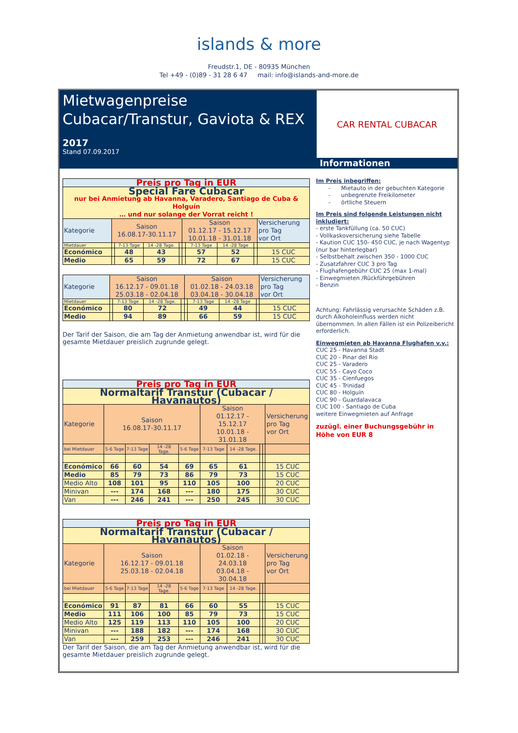islands & more
Freudstr.1, DE - 80935 München
Tel +49 - (0)89 - 31 28 6 47 mail: info@islands-and-more.de
Mietwagenpreise Cubacar/Transtur, Gaviota & REX
2017
Stand 07.09.2017
CAR RENTAL CUBACAR
Informationen
| Preis pro Tag in EUR | | | | | | | | | |
| Special Fare Cubacar nur bei Anmietung ab Havanna, Varadero, Santiago de Cuba & Holguín … und nur solange der Vorrat reicht ! | | | | | | | | | |
| Kategorie | Saison 16.08.17-30.11.17 | | | | Saison 01.12.17 - 15.12.17 10.01.18 - 31.01.18 | | | | Versicherung pro Tag vor Ort |
| Mietdauer | | 7-13 Tage | 14 -28 Tage. | | | 7-13 Tage | 14 -28 Tage | | |
| Económico | | 48 | 43 | | | 57 | 52 | | 15 CUC |
| Medio | | 65 | 59 | | | 72 | 67 | | 15 CUC |
| Kategorie | Saison 16.12.17 - 09.01.18 25.03.18 - 02.04.18 | | | | Saison 01.02.18 - 24.03.18 03.04.18 - 30.04.18 | | | | Versicherung pro Tag vor Ort |
| Mietdauer | | 7-13 Tage | 14 -28 Tage. | | | 7-13 Tage | 14 -28 Tage | | |
| Económico | | 80 | 72 | | | 49 | 44 | | 15 CUC |
| Medio | | 94 | 89 | | | 66 | 59 | | 15 CUC |
Der Tarif der Saison, die am Tag der Anmietung anwendbar ist, wird für die gesamte Mietdauer preislich zugrunde gelegt.
| Preis pro Tag in EUR | | | | | | | | | |
| Normaltarif Transtur (Cubacar / Havanautos) | | | | | | | | | |
| Kategorie | Saison 16.08.17-30.11.17 | | | | Saison 01.12.17 - 15.12.17 10.01.18 - 31.01.18 | | | | Versicherung pro Tag vor Ort |
| bei Mietdauer | 5-6 Tage | 7-13 Tage | 14 -28 Tage. | 5-6 Tage | 7-13 Tage | 14 -28 Tage. | | | |
| Económico | 66 | 60 | 54 | 69 | 65 | 61 | | | 15 CUC |
| Medio | 85 | 79 | 73 | 86 | 79 | 73 | | | 15 CUC |
| Medio Alto | 108 | 101 | 95 | 110 | 105 | 100 | | | 20 CUC |
| Minivan | --- | 174 | 168 | --- | 180 | 175 | | | 30 CUC |
| Van | --- | 246 | 241 | --- | 250 | 245 | | | 30 CUC |
| Preis pro Tag in EUR | | | | | | | | | |
| Normaltarif Transtur (Cubacar / Havanautos) | | | | | | | | | |
| Kategorie | Saison 16.12.17 - 09.01.18 25.03.18 - 02.04.18 | | | | Saison 01.02.18 - 24.03.18 03.04.18 - 30.04.18 | | | | Versicherung pro Tag vor Ort |
| bei Mietdauer | 5-6 Tage | 7-13 Tage | 14 -28 Tage. | 5-6 Tage | 7-13 Tage | 14 -28 Tage. | | | |
| Económico | 91 | 87 | 81 | 66 | 60 | 55 | | | 15 CUC |
| Medio | 111 | 106 | 100 | 85 | 79 | 73 | | | 15 CUC |
| Medio Alto | 125 | 119 | 113 | 110 | 105 | 100 | | | 20 CUC |
| Minivan | --- | 188 | 182 | --- | 174 | 168 | | | 30 CUC |
| Van | --- | 259 | 253 | --- | 246 | 241 | | | 30 CUC |
Der Tarif der Saison, die am Tag der Anmietung anwendbar ist, wird für die gesamte Mietdauer preislich zugrunde gelegt.
Im Preis inbegriffen:
- Mietauto in der gebuchten Kategorie
- unbegrenzte Freikilometer
- örtliche Steuern
Im Preis sind folgende Leistungen nicht inkludiert:
- erste Tankfüllung (ca. 50 CUC)
- Vollkaskoversicherung siehe Tabelle
- Kaution CUC 150- 450 CUC, je nach Wagentyp (nur bar hinterlegbar)
- Selbstbehalt zwischen 350 - 1000 CUC
- Zusatzfahrer CUC 3 pro Tag
- Flughafengebühr CUC 25 (max 1-mal)
- Einwegmieten /Rückführgebühren
- Benzin
Achtung: Fahrlässig verursachte Schäden z.B. durch Alkoholeinfluss werden nicht übernommen. In allen Fällen ist ein Polizeibericht erforderlich.
Einwegmieten ab Havanna Flughafen v.v.:
CUC 25 - Havanna Stadt
CUC 20 - Pinar del Rio
CUC 25 - Varadero
CUC 55 - Cayo Coco
CUC 35 - Cienfuegos
CUC 45 - Trinidad
CUC 80 - Holguín
CUC 90 - Guardalavaca
CUC 100 - Santiago de Cuba
weitere Einwegmieten auf Anfrage
zuzügl. einer Buchungsgebühr in Höhe von EUR 8